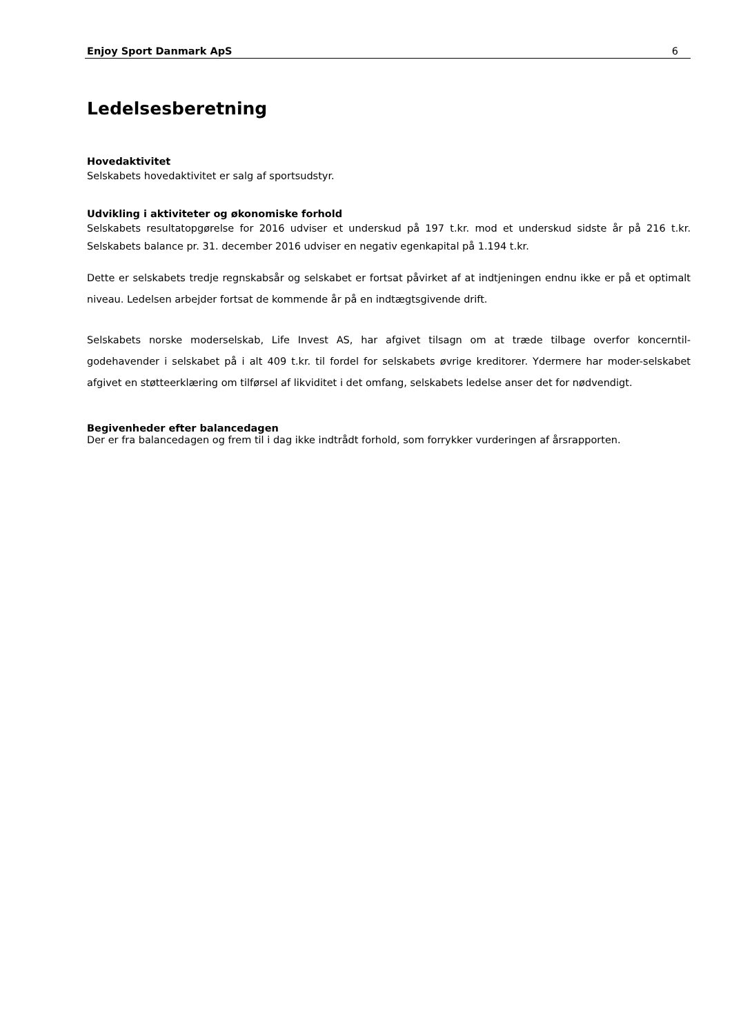Enjoy Sport Danmark ApS 6
Ledelsesberetning
Hovedaktivitet
Selskabets hovedaktivitet er salg af sportsudstyr.
Udvikling i aktiviteter og økonomiske forhold
Selskabets resultatopgørelse for 2016 udviser et underskud på 197 t.kr. mod et underskud sidste år på 216 t.kr. Selskabets balance pr. 31. december 2016 udviser en negativ egenkapital på 1.194 t.kr.
Dette er selskabets tredje regnskabsår og selskabet er fortsat påvirket af at indtjeningen endnu ikke er på et optimalt niveau. Ledelsen arbejder fortsat de kommende år på en indtægtsgivende drift.
Selskabets norske moderselskab, Life Invest AS, har afgivet tilsagn om at træde tilbage overfor koncerntil-godehavender i selskabet på i alt 409 t.kr. til fordel for selskabets øvrige kreditorer. Ydermere har moder-selskabet afgivet en støtteerklæring om tilførsel af likviditet i det omfang, selskabets ledelse anser det for nødvendigt.
Begivenheder efter balancedagen
Der er fra balancedagen og frem til i dag ikke indtrådt forhold, som forrykker vurderingen af årsrapporten.